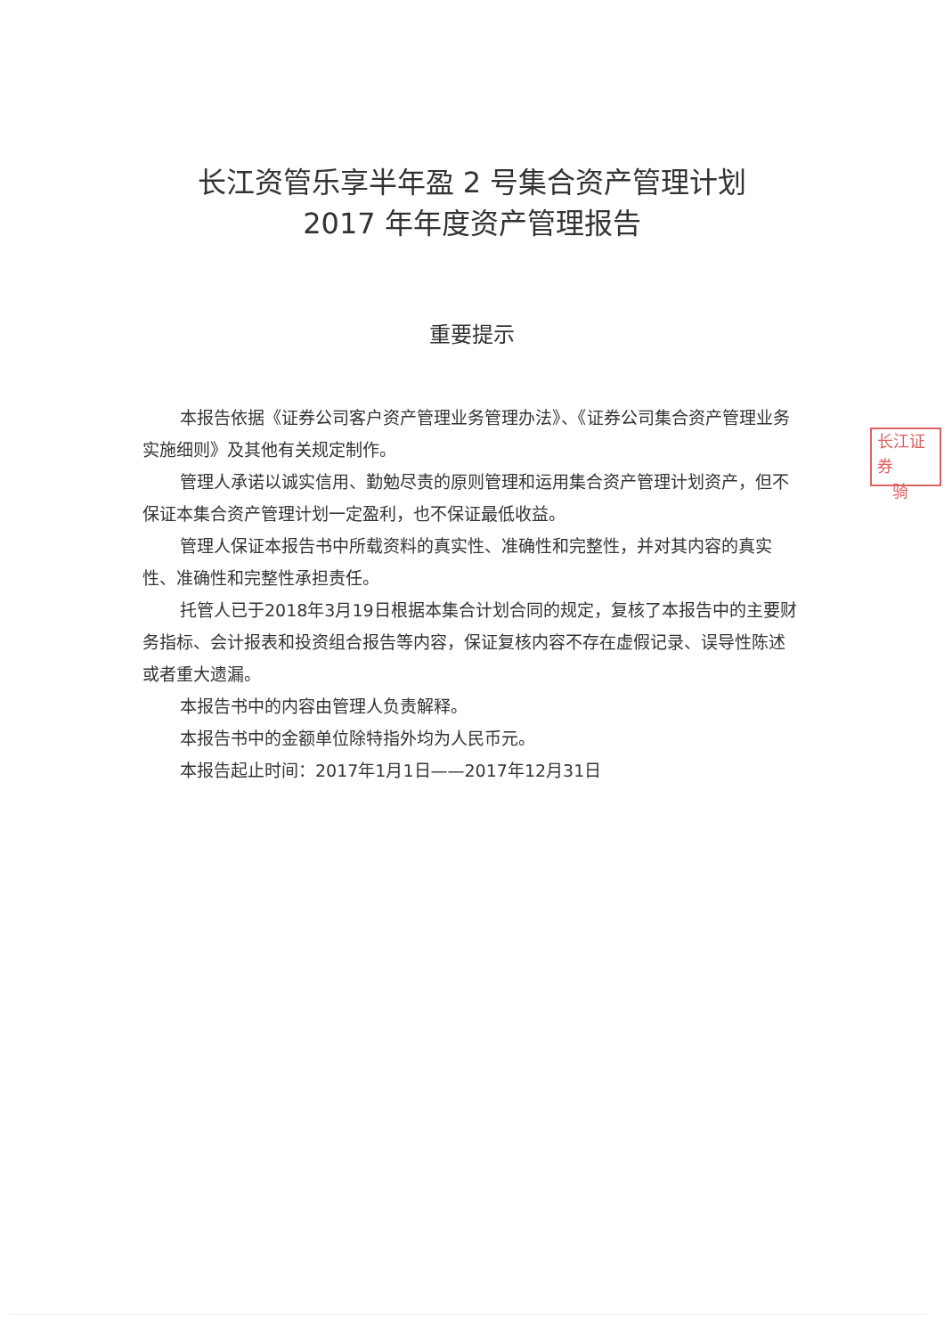长江资管乐享半年盈 2 号集合资产管理计划
2017 年年度资产管理报告
重要提示
本报告依据《证券公司客户资产管理业务管理办法》、《证券公司集合资产管理业务实施细则》及其他有关规定制作。
管理人承诺以诚实信用、勤勉尽责的原则管理和运用集合资产管理计划资产，但不保证本集合资产管理计划一定盈利，也不保证最低收益。
管理人保证本报告书中所载资料的真实性、准确性和完整性，并对其内容的真实性、准确性和完整性承担责任。
托管人已于2018年3月19日根据本集合计划合同的规定，复核了本报告中的主要财务指标、会计报表和投资组合报告等内容，保证复核内容不存在虚假记录、误导性陈述或者重大遗漏。
本报告书中的内容由管理人负责解释。
本报告书中的金额单位除特指外均为人民币元。
本报告起止时间：2017年1月1日——2017年12月31日
长江证券
骑